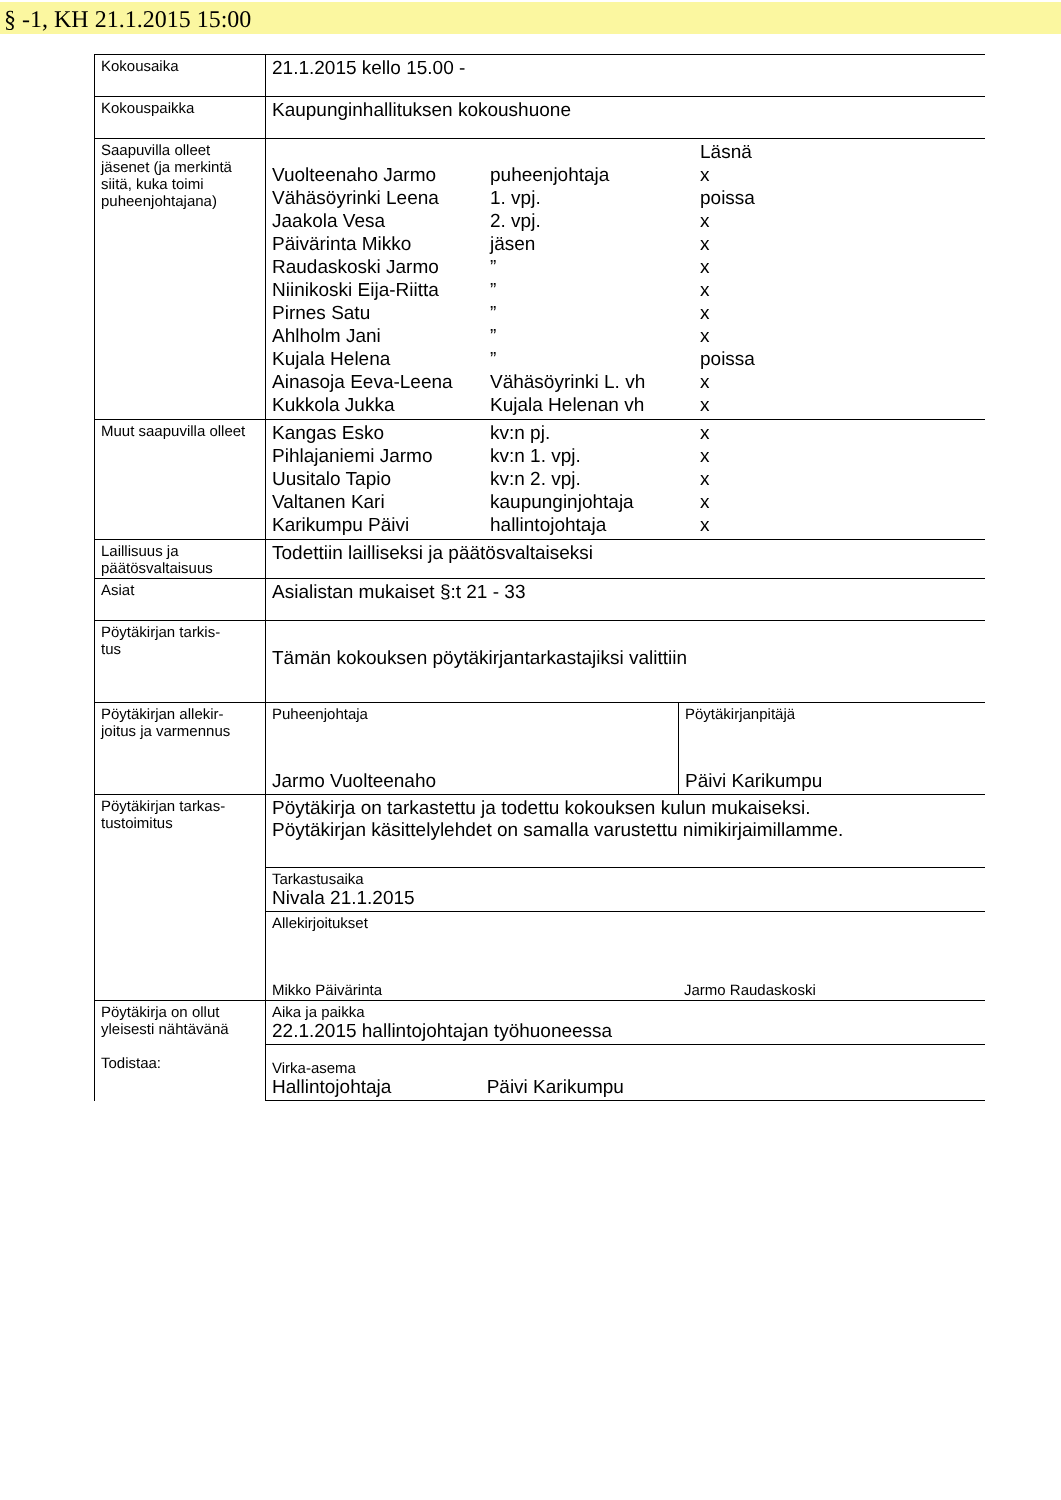§ -1, KH 21.1.2015 15:00
| Kokousaika | 21.1.2015 kello 15.00 - | |
| Kokouspaikka | Kaupunginhallituksen kokoushuone | |
| Saapuvilla olleet jäsenet (ja merkintä siitä, kuka toimi puheenjohtajana) | / / / Läsnä / / Vuolteenaho Jarmo / puheenjohtaja / x / / Vähäsöyrinki Leena / 1. vpj. / poissa / / Jaakola Vesa / 2. vpj. / x / / Päivärinta Mikko / jäsen / x / / Raudaskoski Jarmo / ” / x / / Niinikoski Eija-Riitta / ” / x / / Pirnes Satu / ” / x / / Ahlholm Jani / ” / x / / Kujala Helena / ” / poissa / / Ainasoja Eeva-Leena / Vähäsöyrinki L. vh / x / / Kukkola Jukka / Kujala Helenan vh / x / | |
| Muut saapuvilla olleet | / Kangas Esko / kv:n pj. / x / / Pihlajaniemi Jarmo / kv:n 1. vpj. / x / / Uusitalo Tapio / kv:n 2. vpj. / x / / Valtanen Kari / kaupunginjohtaja / x / / Karikumpu Päivi / hallintojohtaja / x / | |
| Laillisuus ja päätösvaltaisuus | Todettiin lailliseksi ja päätösvaltaiseksi | |
| Asiat | Asialistan mukaiset §:t 21 - 33 | |
| Pöytäkirjan tarkis- tus | Tämän kokouksen pöytäkirjantarkastajiksi valittiin | |
| Pöytäkirjan allekir- joitus ja varmennus | Puheenjohtaja Jarmo Vuolteenaho | Pöytäkirjanpitäjä Päivi Karikumpu |
| Pöytäkirjan tarkas- tustoimitus | Pöytäkirja on tarkastettu ja todettu kokouksen kulun mukaiseksi. Pöytäkirjan käsittelylehdet on samalla varustettu nimikirjaimillamme. | |
| | Tarkastusaika Nivala 21.1.2015 | |
| | Allekirjoitukset Mikko Päivärinta Jarmo Raudaskoski | |
| Pöytäkirja on ollut yleisesti nähtävänä Todistaa: | Aika ja paikka 22.1.2015 hallintojohtajan työhuoneessa | |
| | Virka-asema Hallintojohtaja Päivi Karikumpu | |